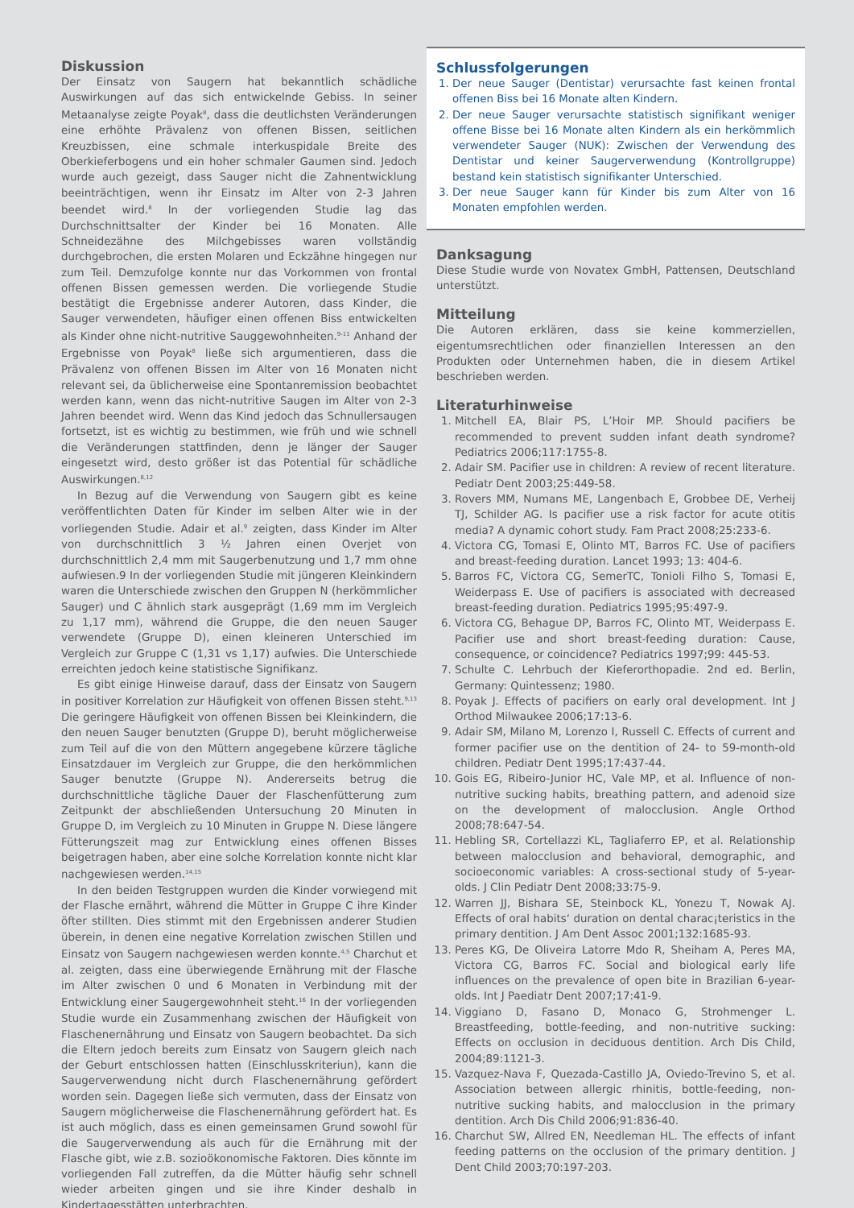Diskussion
Der Einsatz von Saugern hat bekanntlich schädliche Auswirkungen auf das sich entwickelnde Gebiss. In seiner Metaanalyse zeigte Poyak<sup>8</sup>, dass die deutlichsten Veränderungen eine erhöhte Prävalenz von offenen Bissen, seitlichen Kreuzbissen, eine schmale interkuspidale Breite des Oberkieferbogens und ein hoher schmaler Gaumen sind. Jedoch wurde auch gezeigt, dass Sauger nicht die Zahnentwicklung beeinträchtigen, wenn ihr Einsatz im Alter von 2-3 Jahren beendet wird.<sup>8</sup> In der vorliegenden Studie lag das Durchschnittsalter der Kinder bei 16 Monaten. Alle Schneidezähne des Milchgebisses waren vollständig durchgebrochen, die ersten Molaren und Eckzähne hingegen nur zum Teil. Demzufolge konnte nur das Vorkommen von frontal offenen Bissen gemessen werden. Die vorliegende Studie bestätigt die Ergebnisse anderer Autoren, dass Kinder, die Sauger verwendeten, häufiger einen offenen Biss entwickelten als Kinder ohne nicht-nutritive Sauggewohnheiten.<sup>9-11</sup> Anhand der Ergebnisse von Poyak<sup>8</sup> ließe sich argumentieren, dass die Prävalenz von offenen Bissen im Alter von 16 Monaten nicht relevant sei, da üblicherweise eine Spontanremission beobachtet werden kann, wenn das nicht-nutritive Saugen im Alter von 2-3 Jahren beendet wird. Wenn das Kind jedoch das Schnullersaugen fortsetzt, ist es wichtig zu bestimmen, wie früh und wie schnell die Veränderungen stattfinden, denn je länger der Sauger eingesetzt wird, desto größer ist das Potential für schädliche Auswirkungen.<sup>8,12</sup>
In Bezug auf die Verwendung von Saugern gibt es keine veröffentlichten Daten für Kinder im selben Alter wie in der vorliegenden Studie. Adair et al.<sup>9</sup> zeigten, dass Kinder im Alter von durchschnittlich 3 ½ Jahren einen Overjet von durchschnittlich 2,4 mm mit Saugerbenutzung und 1,7 mm ohne aufwiesen.9 In der vorliegenden Studie mit jüngeren Kleinkindern waren die Unterschiede zwischen den Gruppen N (herkömmlicher Sauger) und C ähnlich stark ausgeprägt (1,69 mm im Vergleich zu 1,17 mm), während die Gruppe, die den neuen Sauger verwendete (Gruppe D), einen kleineren Unterschied im Vergleich zur Gruppe C (1,31 vs 1,17) aufwies. Die Unterschiede erreichten jedoch keine statistische Signifikanz.
Es gibt einige Hinweise darauf, dass der Einsatz von Saugern in positiver Korrelation zur Häufigkeit von offenen Bissen steht.<sup>9,13</sup> Die geringere Häufigkeit von offenen Bissen bei Kleinkindern, die den neuen Sauger benutzten (Gruppe D), beruht möglicherweise zum Teil auf die von den Müttern angegebene kürzere tägliche Einsatzdauer im Vergleich zur Gruppe, die den herkömmlichen Sauger benutzte (Gruppe N). Andererseits betrug die durchschnittliche tägliche Dauer der Flaschenfütterung zum Zeitpunkt der abschließenden Untersuchung 20 Minuten in Gruppe D, im Vergleich zu 10 Minuten in Gruppe N. Diese längere Fütterungszeit mag zur Entwicklung eines offenen Bisses beigetragen haben, aber eine solche Korrelation konnte nicht klar nachgewiesen werden.<sup>14,15</sup>
In den beiden Testgruppen wurden die Kinder vorwiegend mit der Flasche ernährt, während die Mütter in Gruppe C ihre Kinder öfter stillten. Dies stimmt mit den Ergebnissen anderer Studien überein, in denen eine negative Korrelation zwischen Stillen und Einsatz von Saugern nachgewiesen werden konnte.<sup>4,5</sup> Charchut et al. zeigten, dass eine überwiegende Ernährung mit der Flasche im Alter zwischen 0 und 6 Monaten in Verbindung mit der Entwicklung einer Saugergewohnheit steht.<sup>16</sup> In der vorliegenden Studie wurde ein Zusammenhang zwischen der Häufigkeit von Flaschenernährung und Einsatz von Saugern beobachtet. Da sich die Eltern jedoch bereits zum Einsatz von Saugern gleich nach der Geburt entschlossen hatten (Einschlusskriteriun), kann die Saugerverwendung nicht durch Flaschenernährung gefördert worden sein. Dagegen ließe sich vermuten, dass der Einsatz von Saugern möglicherweise die Flaschenernährung gefördert hat. Es ist auch möglich, dass es einen gemeinsamen Grund sowohl für die Saugerverwendung als auch für die Ernährung mit der Flasche gibt, wie z.B. sozioökonomische Faktoren. Dies könnte im vorliegenden Fall zutreffen, da die Mütter häufig sehr schnell wieder arbeiten gingen und sie ihre Kinder deshalb in Kindertagesstätten unterbrachten.
Schlussfolgerungen
1. Der neue Sauger (Dentistar) verursachte fast keinen frontal offenen Biss bei 16 Monate alten Kindern.
2. Der neue Sauger verursachte statistisch signifikant weniger offene Bisse bei 16 Monate alten Kindern als ein herkömmlich verwendeter Sauger (NUK): Zwischen der Verwendung des Dentistar und keiner Saugerverwendung (Kontrollgruppe) bestand kein statistisch signifikanter Unterschied.
3. Der neue Sauger kann für Kinder bis zum Alter von 16 Monaten empfohlen werden.
Danksagung
Diese Studie wurde von Novatex GmbH, Pattensen, Deutschland unterstützt.
Mitteilung
Die Autoren erklären, dass sie keine kommerziellen, eigentumsrechtlichen oder finanziellen Interessen an den Produkten oder Unternehmen haben, die in diesem Artikel beschrieben werden.
Literaturhinweise
1. Mitchell EA, Blair PS, L’Hoir MP. Should pacifiers be recommended to prevent sudden infant death syndrome? Pediatrics 2006;117:1755-8.
2. Adair SM. Pacifier use in children: A review of recent literature. Pediatr Dent 2003;25:449-58.
3. Rovers MM, Numans ME, Langenbach E, Grobbee DE, Verheij TJ, Schilder AG. Is pacifier use a risk factor for acute otitis media? A dynamic cohort study. Fam Pract 2008;25:233-6.
4. Victora CG, Tomasi E, Olinto MT, Barros FC. Use of pacifiers and breast-feeding duration. Lancet 1993; 13: 404-6.
5. Barros FC, Victora CG, SemerTC, Tonioli Filho S, Tomasi E, Weiderpass E. Use of pacifiers is associated with decreased breast-feeding duration. Pediatrics 1995;95:497-9.
6. Victora CG, Behague DP, Barros FC, Olinto MT, Weiderpass E. Pacifier use and short breast-feeding duration: Cause, consequence, or coincidence? Pediatrics 1997;99: 445-53.
7. Schulte C. Lehrbuch der Kieferorthopadie. 2nd ed. Berlin, Germany: Quintessenz; 1980.
8. Poyak J. Effects of pacifiers on early oral development. Int J Orthod Milwaukee 2006;17:13-6.
9. Adair SM, Milano M, Lorenzo I, Russell C. Effects of current and former pacifier use on the dentition of 24- to 59-month-old children. Pediatr Dent 1995;17:437-44.
10. Gois EG, Ribeiro-Junior HC, Vale MP, et al. Influence of non-nutritive sucking habits, breathing pattern, and adenoid size on the development of malocclusion. Angle Orthod 2008;78:647-54.
11. Hebling SR, Cortellazzi KL, Tagliaferro EP, et al. Relationship between malocclusion and behavioral, demographic, and socioeconomic variables: A cross-sectional study of 5-year-olds. J Clin Pediatr Dent 2008;33:75-9.
12. Warren JJ, Bishara SE, Steinbock KL, Yonezu T, Nowak AJ. Effects of oral habits‘ duration on dental charac¡teristics in the primary dentition. J Am Dent Assoc 2001;132:1685-93.
13. Peres KG, De Oliveira Latorre Mdo R, Sheiham A, Peres MA, Victora CG, Barros FC. Social and biological early life influences on the prevalence of open bite in Brazilian 6-year-olds. Int J Paediatr Dent 2007;17:41-9.
14. Viggiano D, Fasano D, Monaco G, Strohmenger L. Breastfeeding, bottle-feeding, and non-nutritive sucking: Effects on occlusion in deciduous dentition. Arch Dis Child, 2004;89:1121-3.
15. Vazquez-Nava F, Quezada-Castillo JA, Oviedo-Trevino S, et al. Association between allergic rhinitis, bottle-feeding, non-nutritive sucking habits, and malocclusion in the primary dentition. Arch Dis Child 2006;91:836-40.
16. Charchut SW, Allred EN, Needleman HL. The effects of infant feeding patterns on the occlusion of the primary dentition. J Dent Child 2003;70:197-203.